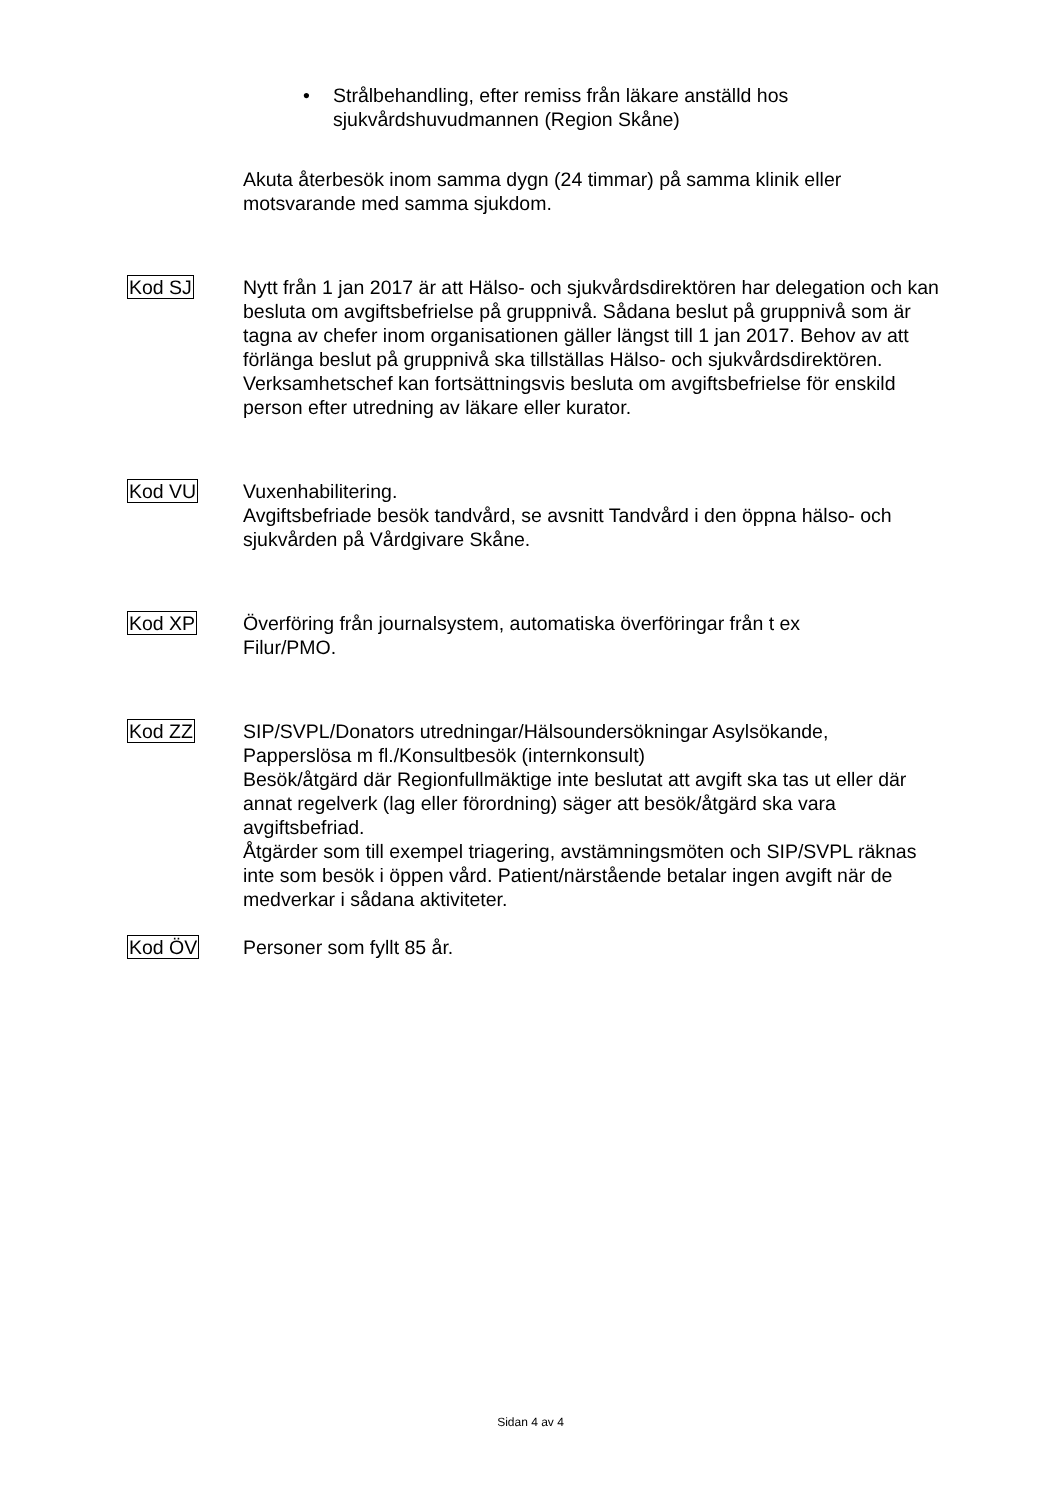• Strålbehandling, efter remiss från läkare anställd hos
sjukvårdshuvudmannen (Region Skåne)
Akuta återbesök inom samma dygn (24 timmar) på samma klinik eller
motsvarande med samma sjukdom.
Kod SJ Nytt från 1 jan 2017 är att Hälso- och sjukvårdsdirektören har delegation och kan besluta om avgiftsbefrielse på gruppnivå. Sådana beslut på gruppnivå som är tagna av chefer inom organisationen gäller längst till 1 jan 2017. Behov av att förlänga beslut på gruppnivå ska tillställas Hälso- och sjukvårdsdirektören. Verksamhetschef kan fortsättningsvis besluta om avgiftsbefrielse för enskild person efter utredning av läkare eller kurator.
Kod VU Vuxenhabilitering.
Avgiftsbefriade besök tandvård, se avsnitt Tandvård i den öppna hälso- och sjukvården på Vårdgivare Skåne.
Kod XP Överföring från journalsystem, automatiska överföringar från t ex
Filur/PMO.
Kod ZZ SIP/SVPL/Donators utredningar/Hälsoundersökningar Asylsökande,
Papperslösa m fl./Konsultbesök (internkonsult)
Besök/åtgärd där Regionfullmäktige inte beslutat att avgift ska tas ut eller där annat regelverk (lag eller förordning) säger att besök/åtgärd ska vara avgiftsbefriad.
Åtgärder som till exempel triagering, avstämningsmöten och SIP/SVPL räknas inte som besök i öppen vård. Patient/närstående betalar ingen avgift när de medverkar i sådana aktiviteter.
Kod ÖV Personer som fyllt 85 år.
Sidan 4 av 4